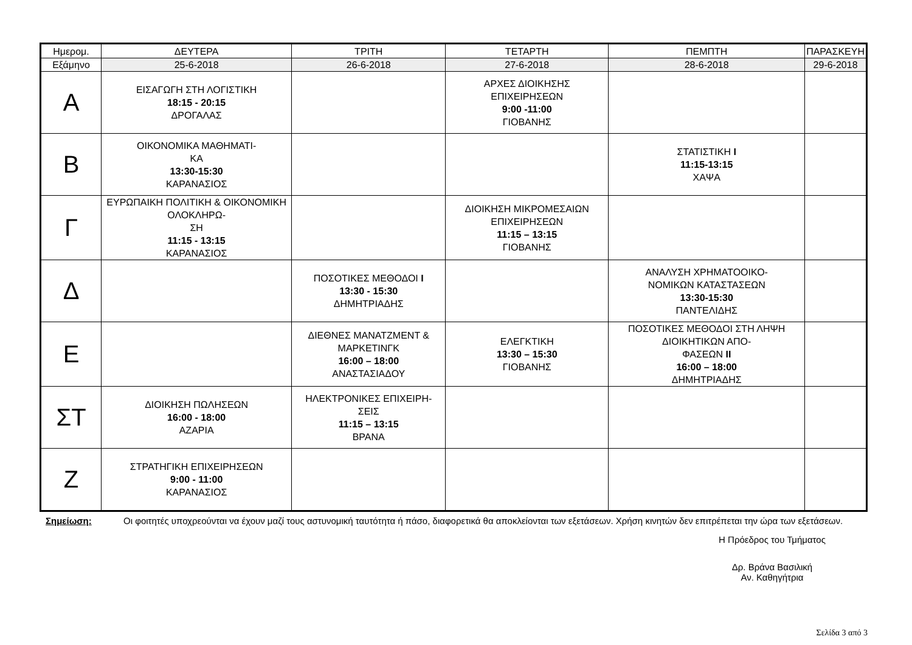| Ημερομ. | ΔΕΥΤΕΡΑ | ΤΡΙΤΗ | ΤΕΤΑΡΤΗ | ΠΕΜΠΤΗ | ΠΑΡΑΣΚΕΥΗ |
| --- | --- | --- | --- | --- | --- |
| Εξάμηνο | 25-6-2018 | 26-6-2018 | 27-6-2018 | 28-6-2018 | 29-6-2018 |
| Α | ΕΙΣΑΓΩΓΗ ΣΤΗ ΛΟΓΙΣΤΙΚΗ 18:15 - 20:15 ΔΡΟΓΑΛΑΣ | | ΑΡΧΕΣ ΔΙΟΙΚΗΣΗΣ ΕΠΙΧΕΙΡΗΣΕΩΝ 9:00 -11:00 ΓΙΟΒΑΝΗΣ | | |
| Β | ΟΙΚΟΝΟΜΙΚΑ ΜΑΘΗΜΑΤΙ- ΚΑ 13:30-15:30 ΚΑΡΑΝΑΣΙΟΣ | | | ΣΤΑΤΙΣΤΙΚΗ I 11:15-13:15 ΧΑΨΑ | |
| Γ | ΕΥΡΩΠΑΙΚΗ ΠΟΛΙΤΙΚΗ & ΟΙΚΟΝΟΜΙΚΗ ΟΛΟΚΛΗΡΩ- ΣΗ 11:15 - 13:15 ΚΑΡΑΝΑΣΙΟΣ | | ΔΙΟΙΚΗΣΗ ΜΙΚΡΟΜΕΣΑΙΩΝ ΕΠΙΧΕΙΡΗΣΕΩΝ 11:15 – 13:15 ΓΙΟΒΑΝΗΣ | | |
| Δ | | ΠΟΣΟΤΙΚΕΣ ΜΕΘΟΔΟΙ I 13:30 - 15:30 ΔΗΜΗΤΡΙΑΔΗΣ | | ΑΝΑΛΥΣΗ ΧΡΗΜΑΤΟΟΙΚΟ- ΝΟΜΙΚΩΝ ΚΑΤΑΣΤΑΣΕΩΝ 13:30-15:30 ΠΑΝΤΕΛΙΔΗΣ | |
| Ε | | ΔΙΕΘΝΕΣ ΜΑΝΑΤΖΜΕΝΤ & ΜΑΡΚΕΤΙΝΓΚ 16:00 – 18:00 ΑΝΑΣΤΑΣΙΑΔΟΥ | ΕΛΕΓΚΤΙΚΗ 13:30 – 15:30 ΓΙΟΒΑΝΗΣ | ΠΟΣΟΤΙΚΕΣ ΜΕΘΟΔΟΙ ΣΤΗ ΛΗΨΗ ΔΙΟΙΚΗΤΙΚΩΝ ΑΠΟ- ΦΑΣΕΩΝ II 16:00 – 18:00 ΔΗΜΗΤΡΙΑΔΗΣ | |
| ΣΤ | ΔΙΟΙΚΗΣΗ ΠΩΛΗΣΕΩΝ 16:00 - 18:00 ΑΖΑΡΙΑ | ΗΛΕΚΤΡΟΝΙΚΕΣ ΕΠΙΧΕΙΡΗ- ΣΕΙΣ 11:15 – 13:15 ΒΡΑΝΑ | | | |
| Ζ | ΣΤΡΑΤΗΓΙΚΗ ΕΠΙΧΕΙΡΗΣΕΩΝ 9:00 - 11:00 ΚΑΡΑΝΑΣΙΟΣ | | | | |
Σημείωση: Οι φοιτητές υποχρεούνται να έχουν μαζί τους αστυνομική ταυτότητα ή πάσο, διαφορετικά θα αποκλείονται των εξετάσεων. Χρήση κινητών δεν επιτρέπεται την ώρα των εξετάσεων.
Η Πρόεδρος του Τμήματος
Δρ. Βράνα Βασιλική
Αν. Καθηγήτρια
Σελίδα 3 από 3